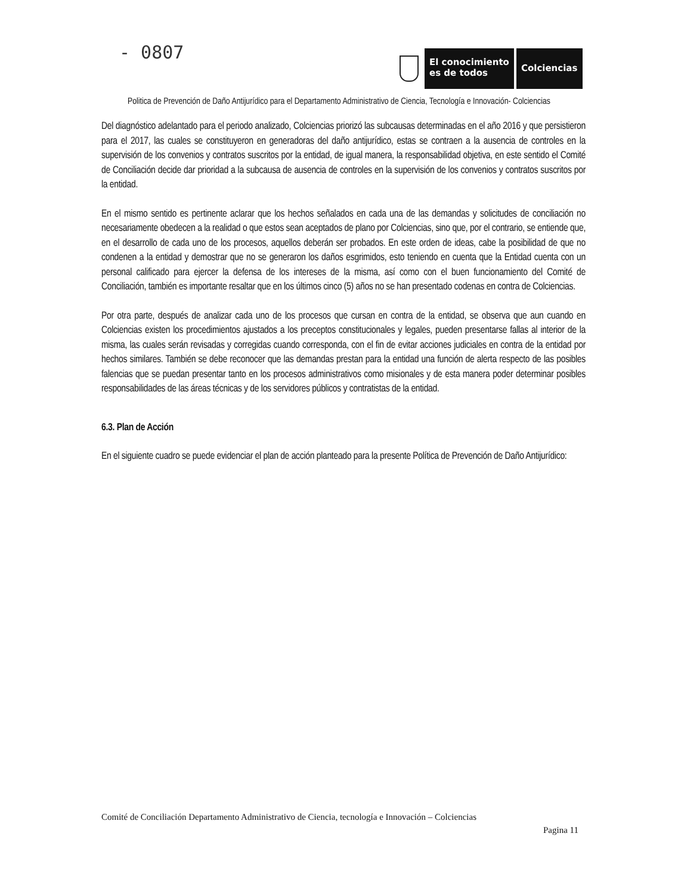- 0807
El conocimiento
es de todos
Colciencias
Politica de Prevención de Daño Antijurídico para el Departamento Administrativo de Ciencia, Tecnología e Innovación- Colciencias
Del diagnóstico adelantado para el periodo analizado, Colciencias priorizó las subcausas determinadas en el año 2016 y que persistieron para el 2017, las cuales se constituyeron en generadoras del daño antijurídico, estas se contraen a la ausencia de controles en la supervisión de los convenios y contratos suscritos por la entidad, de igual manera, la responsabilidad objetiva, en este sentido el Comité de Conciliación decide dar prioridad a la subcausa de ausencia de controles en la supervisión de los convenios y contratos suscritos por la entidad.
En el mismo sentido es pertinente aclarar que los hechos señalados en cada una de las demandas y solicitudes de conciliación no necesariamente obedecen a la realidad o que estos sean aceptados de plano por Colciencias, sino que, por el contrario, se entiende que, en el desarrollo de cada uno de los procesos, aquellos deberán ser probados. En este orden de ideas, cabe la posibilidad de que no condenen a la entidad y demostrar que no se generaron los daños esgrimidos, esto teniendo en cuenta que la Entidad cuenta con un personal calificado para ejercer la defensa de los intereses de la misma, así como con el buen funcionamiento del Comité de Conciliación, también es importante resaltar que en los últimos cinco (5) años no se han presentado codenas en contra de Colciencias.
Por otra parte, después de analizar cada uno de los procesos que cursan en contra de la entidad, se observa que aun cuando en Colciencias existen los procedimientos ajustados a los preceptos constitucionales y legales, pueden presentarse fallas al interior de la misma, las cuales serán revisadas y corregidas cuando corresponda, con el fin de evitar acciones judiciales en contra de la entidad por hechos similares. También se debe reconocer que las demandas prestan para la entidad una función de alerta respecto de las posibles falencias que se puedan presentar tanto en los procesos administrativos como misionales y de esta manera poder determinar posibles responsabilidades de las áreas técnicas y de los servidores públicos y contratistas de la entidad.
6.3. Plan de Acción
En el siguiente cuadro se puede evidenciar el plan de acción planteado para la presente Política de Prevención de Daño Antijurídico:
Comité de Conciliación Departamento Administrativo de Ciencia, tecnología e Innovación – Colciencias
Pagina 11